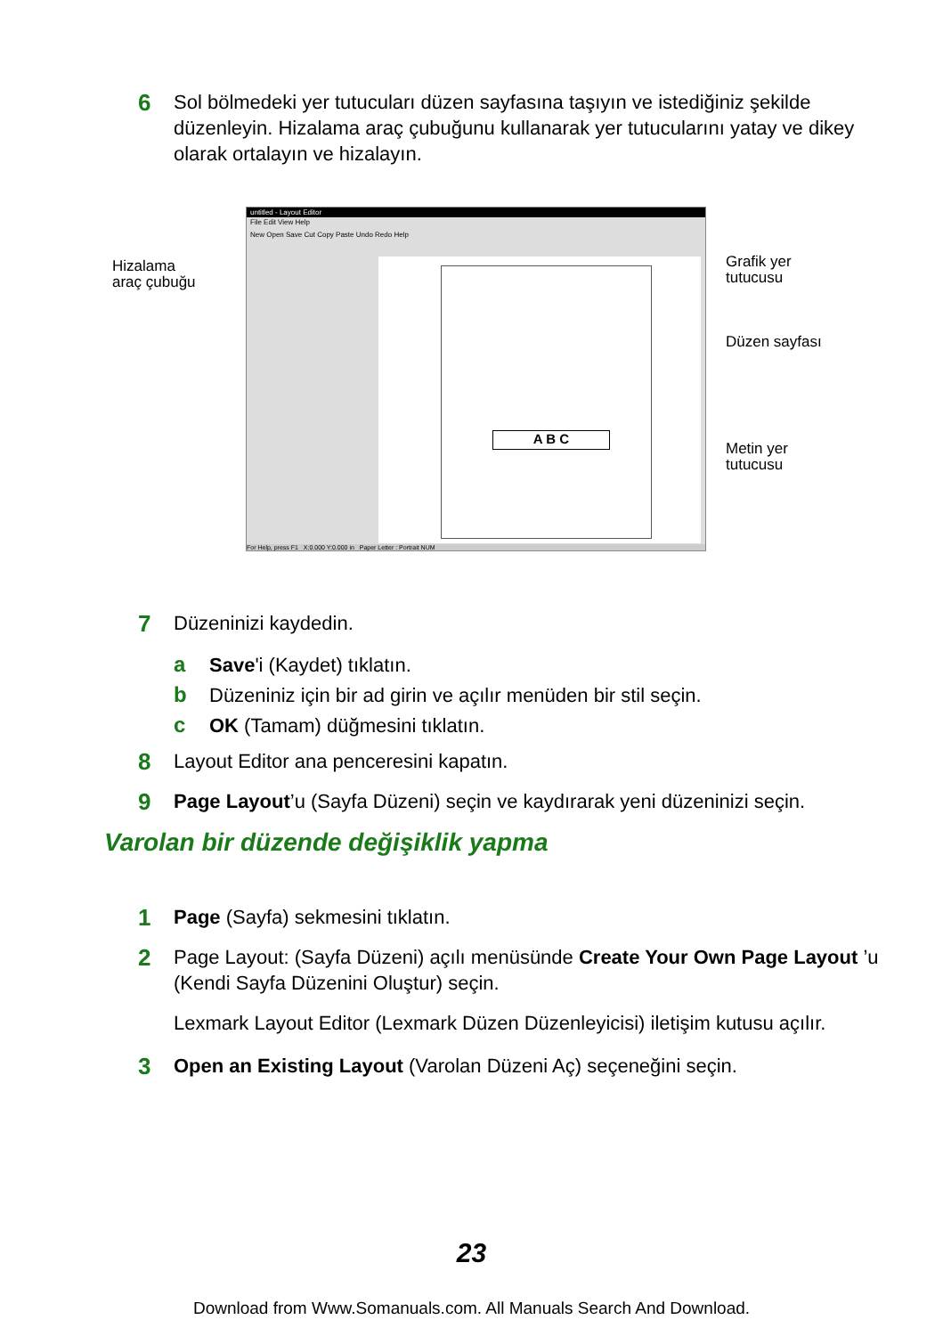6
Sol bölmedeki yer tutucuları düzen sayfasına taşıyın ve istediğiniz şekilde düzenleyin. Hizalama araç çubuğunu kullanarak yer tutucularını yatay ve dikey olarak ortalayın ve hizalayın.
Hizalama
araç çubuğu
untitled - Layout Editor
File Edit View Help
New Open Save Cut Copy Paste Undo Redo Help
A B C
For Help, press F1 X:0.000 Y:0.000 in Paper Letter : Portrait NUM
Grafik yer
tutucusu
Düzen sayfası
Metin yer
tutucusu
7
Düzeninizi kaydedin.
a
Save'i (Kaydet) tıklatın.
b
Düzeniniz için bir ad girin ve açılır menüden bir stil seçin.
c
OK (Tamam) düğmesini tıklatın.
8
Layout Editor ana penceresini kapatın.
9
Page Layout’u (Sayfa Düzeni) seçin ve kaydırarak yeni düzeninizi seçin.
Varolan bir düzende değişiklik yapma
1
Page (Sayfa) sekmesini tıklatın.
2
Page Layout: (Sayfa Düzeni) açılı menüsünde Create Your Own Page Layout ’u (Kendi Sayfa Düzenini Oluştur) seçin.
Lexmark Layout Editor (Lexmark Düzen Düzenleyicisi) iletişim kutusu açılır.
3
Open an Existing Layout (Varolan Düzeni Aç) seçeneğini seçin.
23
Download from Www.Somanuals.com. All Manuals Search And Download.